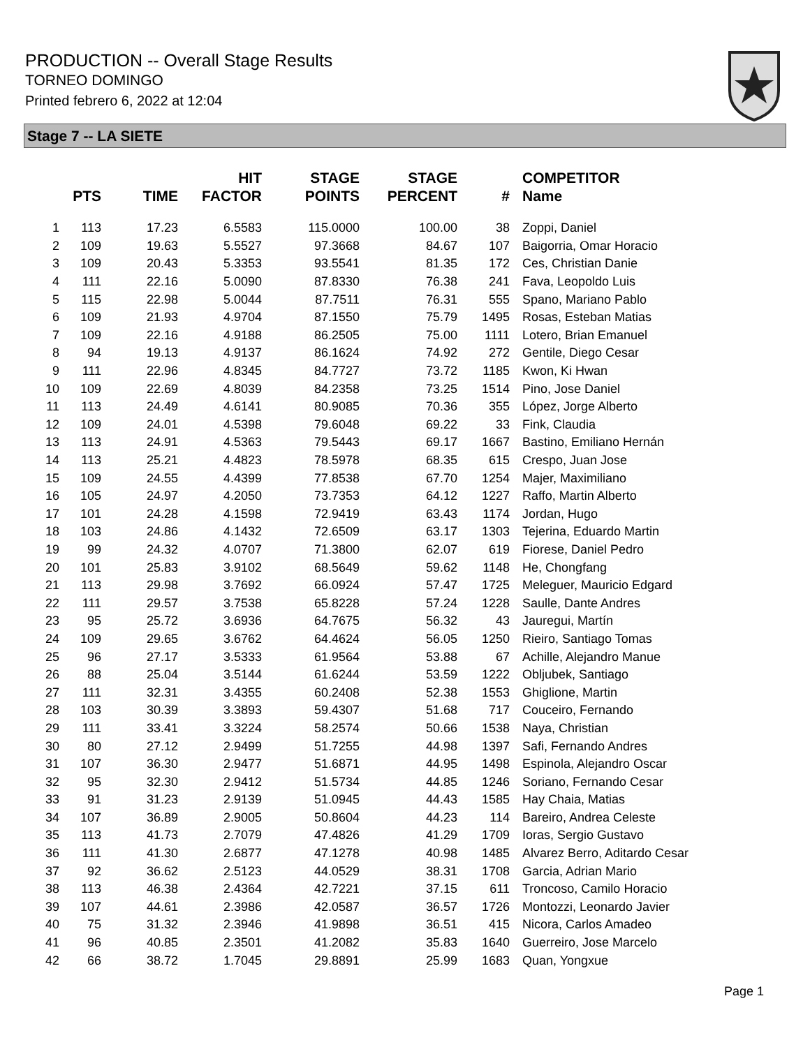PRODUCTION -- Overall Stage Results
TORNEO DOMINGO
Printed febrero 6, 2022 at 12:04
Stage 7 -- LA SIETE
| | PTS | TIME | HIT FACTOR | STAGE POINTS | STAGE PERCENT | # | COMPETITOR Name |
| --- | --- | --- | --- | --- | --- | --- | --- |
| 1 | 113 | 17.23 | 6.5583 | 115.0000 | 100.00 | 38 | Zoppi, Daniel |
| 2 | 109 | 19.63 | 5.5527 | 97.3668 | 84.67 | 107 | Baigorria, Omar Horacio |
| 3 | 109 | 20.43 | 5.3353 | 93.5541 | 81.35 | 172 | Ces, Christian Danie |
| 4 | 111 | 22.16 | 5.0090 | 87.8330 | 76.38 | 241 | Fava, Leopoldo Luis |
| 5 | 115 | 22.98 | 5.0044 | 87.7511 | 76.31 | 555 | Spano, Mariano Pablo |
| 6 | 109 | 21.93 | 4.9704 | 87.1550 | 75.79 | 1495 | Rosas, Esteban Matias |
| 7 | 109 | 22.16 | 4.9188 | 86.2505 | 75.00 | 1111 | Lotero, Brian Emanuel |
| 8 | 94 | 19.13 | 4.9137 | 86.1624 | 74.92 | 272 | Gentile, Diego Cesar |
| 9 | 111 | 22.96 | 4.8345 | 84.7727 | 73.72 | 1185 | Kwon, Ki Hwan |
| 10 | 109 | 22.69 | 4.8039 | 84.2358 | 73.25 | 1514 | Pino, Jose Daniel |
| 11 | 113 | 24.49 | 4.6141 | 80.9085 | 70.36 | 355 | López, Jorge Alberto |
| 12 | 109 | 24.01 | 4.5398 | 79.6048 | 69.22 | 33 | Fink, Claudia |
| 13 | 113 | 24.91 | 4.5363 | 79.5443 | 69.17 | 1667 | Bastino, Emiliano Hernán |
| 14 | 113 | 25.21 | 4.4823 | 78.5978 | 68.35 | 615 | Crespo, Juan Jose |
| 15 | 109 | 24.55 | 4.4399 | 77.8538 | 67.70 | 1254 | Majer, Maximiliano |
| 16 | 105 | 24.97 | 4.2050 | 73.7353 | 64.12 | 1227 | Raffo, Martin Alberto |
| 17 | 101 | 24.28 | 4.1598 | 72.9419 | 63.43 | 1174 | Jordan, Hugo |
| 18 | 103 | 24.86 | 4.1432 | 72.6509 | 63.17 | 1303 | Tejerina, Eduardo Martin |
| 19 | 99 | 24.32 | 4.0707 | 71.3800 | 62.07 | 619 | Fiorese, Daniel Pedro |
| 20 | 101 | 25.83 | 3.9102 | 68.5649 | 59.62 | 1148 | He, Chongfang |
| 21 | 113 | 29.98 | 3.7692 | 66.0924 | 57.47 | 1725 | Meleguer, Mauricio Edgard |
| 22 | 111 | 29.57 | 3.7538 | 65.8228 | 57.24 | 1228 | Saulle, Dante Andres |
| 23 | 95 | 25.72 | 3.6936 | 64.7675 | 56.32 | 43 | Jauregui, Martín |
| 24 | 109 | 29.65 | 3.6762 | 64.4624 | 56.05 | 1250 | Rieiro, Santiago Tomas |
| 25 | 96 | 27.17 | 3.5333 | 61.9564 | 53.88 | 67 | Achille, Alejandro Manue |
| 26 | 88 | 25.04 | 3.5144 | 61.6244 | 53.59 | 1222 | Obljubek, Santiago |
| 27 | 111 | 32.31 | 3.4355 | 60.2408 | 52.38 | 1553 | Ghiglione, Martin |
| 28 | 103 | 30.39 | 3.3893 | 59.4307 | 51.68 | 717 | Couceiro, Fernando |
| 29 | 111 | 33.41 | 3.3224 | 58.2574 | 50.66 | 1538 | Naya, Christian |
| 30 | 80 | 27.12 | 2.9499 | 51.7255 | 44.98 | 1397 | Safi, Fernando Andres |
| 31 | 107 | 36.30 | 2.9477 | 51.6871 | 44.95 | 1498 | Espinola, Alejandro Oscar |
| 32 | 95 | 32.30 | 2.9412 | 51.5734 | 44.85 | 1246 | Soriano, Fernando Cesar |
| 33 | 91 | 31.23 | 2.9139 | 51.0945 | 44.43 | 1585 | Hay Chaia, Matias |
| 34 | 107 | 36.89 | 2.9005 | 50.8604 | 44.23 | 114 | Bareiro, Andrea Celeste |
| 35 | 113 | 41.73 | 2.7079 | 47.4826 | 41.29 | 1709 | Ioras, Sergio Gustavo |
| 36 | 111 | 41.30 | 2.6877 | 47.1278 | 40.98 | 1485 | Alvarez Berro, Aditardo Cesar |
| 37 | 92 | 36.62 | 2.5123 | 44.0529 | 38.31 | 1708 | Garcia, Adrian Mario |
| 38 | 113 | 46.38 | 2.4364 | 42.7221 | 37.15 | 611 | Troncoso, Camilo Horacio |
| 39 | 107 | 44.61 | 2.3986 | 42.0587 | 36.57 | 1726 | Montozzi, Leonardo Javier |
| 40 | 75 | 31.32 | 2.3946 | 41.9898 | 36.51 | 415 | Nicora, Carlos Amadeo |
| 41 | 96 | 40.85 | 2.3501 | 41.2082 | 35.83 | 1640 | Guerreiro, Jose Marcelo |
| 42 | 66 | 38.72 | 1.7045 | 29.8891 | 25.99 | 1683 | Quan, Yongxue |
Page 1